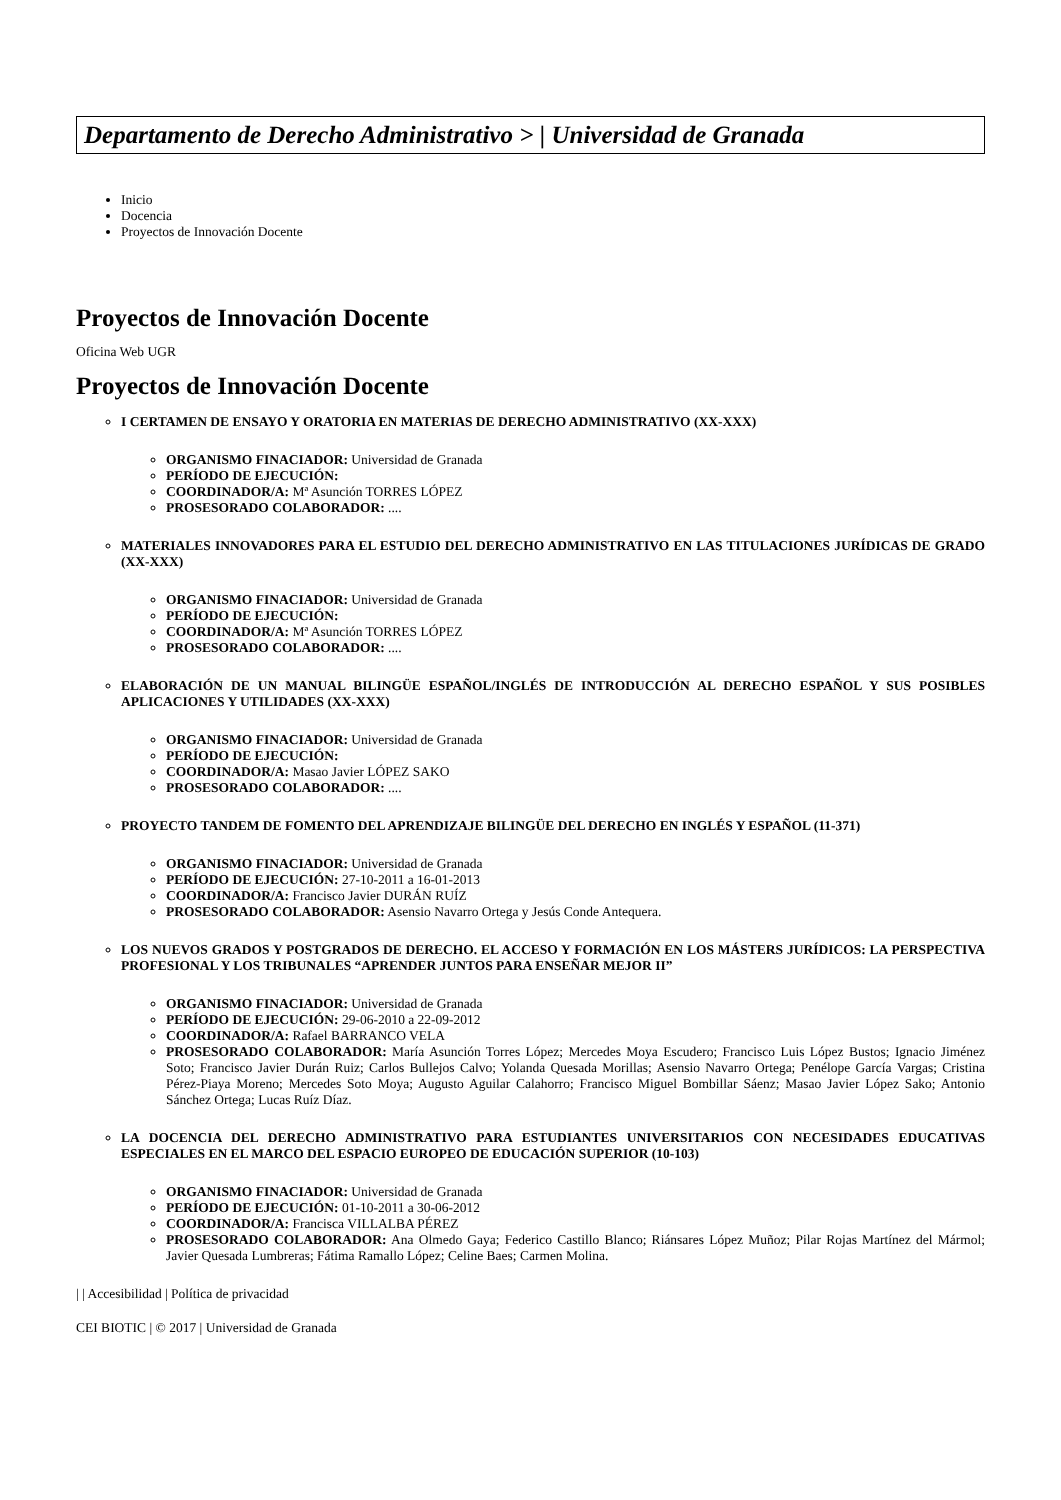Departamento de Derecho Administrativo > | Universidad de Granada
Inicio
Docencia
Proyectos de Innovación Docente
Proyectos de Innovación Docente
Oficina Web UGR
Proyectos de Innovación Docente
I CERTAMEN DE ENSAYO Y ORATORIA EN MATERIAS DE DERECHO ADMINISTRATIVO (XX-XXX)
ORGANISMO FINACIADOR: Universidad de Granada
PERÍODO DE EJECUCIÓN:
COORDINADOR/A: Mª Asunción TORRES LÓPEZ
PROSESORADO COLABORADOR: ....
MATERIALES INNOVADORES PARA EL ESTUDIO DEL DERECHO ADMINISTRATIVO EN LAS TITULACIONES JURÍDICAS DE GRADO (XX-XXX)
ORGANISMO FINACIADOR: Universidad de Granada
PERÍODO DE EJECUCIÓN:
COORDINADOR/A: Mª Asunción TORRES LÓPEZ
PROSESORADO COLABORADOR: ....
ELABORACIÓN DE UN MANUAL BILINGÜE ESPAÑOL/INGLÉS DE INTRODUCCIÓN AL DERECHO ESPAÑOL Y SUS POSIBLES APLICACIONES Y UTILIDADES (XX-XXX)
ORGANISMO FINACIADOR: Universidad de Granada
PERÍODO DE EJECUCIÓN:
COORDINADOR/A: Masao Javier LÓPEZ SAKO
PROSESORADO COLABORADOR: ....
PROYECTO TANDEM DE FOMENTO DEL APRENDIZAJE BILINGÜE DEL DERECHO EN INGLÉS Y ESPAÑOL (11-371)
ORGANISMO FINACIADOR: Universidad de Granada
PERÍODO DE EJECUCIÓN: 27-10-2011 a 16-01-2013
COORDINADOR/A: Francisco Javier DURÁN RUÍZ
PROSESORADO COLABORADOR: Asensio Navarro Ortega y Jesús Conde Antequera.
LOS NUEVOS GRADOS Y POSTGRADOS DE DERECHO. EL ACCESO Y FORMACIÓN EN LOS MÁSTERS JURÍDICOS: LA PERSPECTIVA PROFESIONAL Y LOS TRIBUNALES “APRENDER JUNTOS PARA ENSEÑAR MEJOR II”
ORGANISMO FINACIADOR: Universidad de Granada
PERÍODO DE EJECUCIÓN: 29-06-2010 a 22-09-2012
COORDINADOR/A: Rafael BARRANCO VELA
PROSESORADO COLABORADOR: María Asunción Torres López; Mercedes Moya Escudero; Francisco Luis López Bustos; Ignacio Jiménez Soto; Francisco Javier Durán Ruiz; Carlos Bullejos Calvo; Yolanda Quesada Morillas; Asensio Navarro Ortega; Penélope García Vargas; Cristina Pérez-Piaya Moreno; Mercedes Soto Moya; Augusto Aguilar Calahorro; Francisco Miguel Bombillar Sáenz; Masao Javier López Sako; Antonio Sánchez Ortega; Lucas Ruíz Díaz.
LA DOCENCIA DEL DERECHO ADMINISTRATIVO PARA ESTUDIANTES UNIVERSITARIOS CON NECESIDADES EDUCATIVAS ESPECIALES EN EL MARCO DEL ESPACIO EUROPEO DE EDUCACIÓN SUPERIOR (10-103)
ORGANISMO FINACIADOR: Universidad de Granada
PERÍODO DE EJECUCIÓN: 01-10-2011 a 30-06-2012
COORDINADOR/A: Francisca VILLALBA PÉREZ
PROSESORADO COLABORADOR: Ana Olmedo Gaya; Federico Castillo Blanco; Riánsares López Muñoz; Pilar Rojas Martínez del Mármol; Javier Quesada Lumbreras; Fátima Ramallo López; Celine Baes; Carmen Molina.
| | Accesibilidad | Política de privacidad
CEI BIOTIC | © 2017 | Universidad de Granada